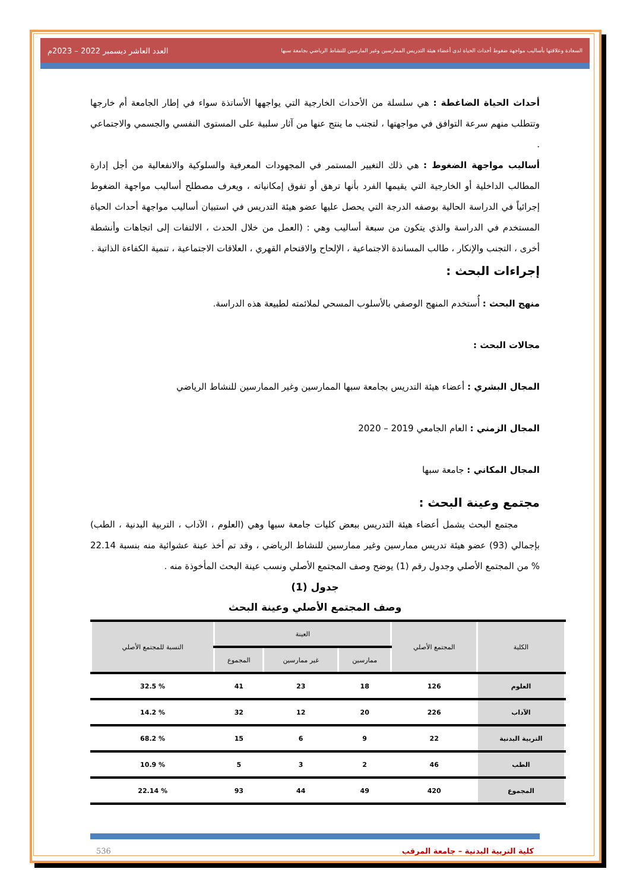السعادة وعلاقتها بأساليب مواجهة ضغوط أحداث الحياة لدى أعضاء هيئة التدريس الممارسين وغير المارسين للنشاط الرياضي بجامعة سبها العدد العاشر ديسمبر 2022 – 2023م
أحداث الحياة الضاغطة : هي سلسلة من الأحداث الخارجية التي يواجهها الأساتذة سواء في إطار الجامعة أم خارجها وتتطلب منهم سرعة التوافق في مواجهتها ، لتجنب ما ينتج عنها من آثار سلبية على المستوى النفسي والجسمي والاجتماعي .
أساليب مواجهة الضغوط : هي ذلك التغيير المستمر في المجهودات المعرفية والسلوكية والانفعالية من أجل إدارة المطالب الداخلية أو الخارجية التي يقيمها الفرد بأنها ترهق أو تفوق إمكانياته ، ويعرف مصطلح أساليب مواجهة الضغوط إجرائياً في الدراسة الحالية بوصفه الدرجة التي يحصل عليها عضو هيئة التدريس في استبيان أساليب مواجهة أحداث الحياة المستخدم في الدراسة والذي يتكون من سبعة أساليب وهي : (العمل من خلال الحدث ، الالتفات إلى اتجاهات وأنشطة أخرى ، التجنب والإنكار ، طالب المساندة الاجتماعية ، الإلحاح والاقتحام القهري ، العلاقات الاجتماعية ، تنمية الكفاءة الذاتية .
إجراءات البحث :
منهج البحث : أُستخدم المنهج الوصفي بالأسلوب المسحي لملائمته لطبيعة هذه الدراسة.
مجالات البحث :
المجال البشري : أعضاء هيئة التدريس بجامعة سبها الممارسين وغير الممارسين للنشاط الرياضي
المجال الزمني : العام الجامعي 2019 – 2020
المجال المكاني : جامعة سبها
مجتمع وعينة البحث :
مجتمع البحث يشمل أعضاء هيئة التدريس ببعض كليات جامعة سبها وهي (العلوم ، الآداب ، التربية البدنية ، الطب) بإجمالي (93) عضو هيئة تدريس ممارسين وغير ممارسين للنشاط الرياضي ، وقد تم أخذ عينة عشوائية منه بنسبة 22.14 % من المجتمع الأصلي وجدول رقم (1) يوضح وصف المجتمع الأصلي ونسب عينة البحث المأخوذة منه .
جدول (1)
وصف المجتمع الأصلي وعينة البحث
| الكلية | المجتمع الأصلي | العينة | | | النسبة للمجتمع الأصلي |
| --- | --- | --- | --- | --- | --- |
| | | ممارسين | غير ممارسين | المجموع | |
| العلوم | 126 | 18 | 23 | 41 | % 32.5 |
| الآداب | 226 | 20 | 12 | 32 | % 14.2 |
| التربية البدنية | 22 | 9 | 6 | 15 | % 68.2 |
| الطب | 46 | 2 | 3 | 5 | % 10.9 |
| المجموع | 420 | 49 | 44 | 93 | % 22.14 |
كلية التربية البدنية – جامعة المرقب 536